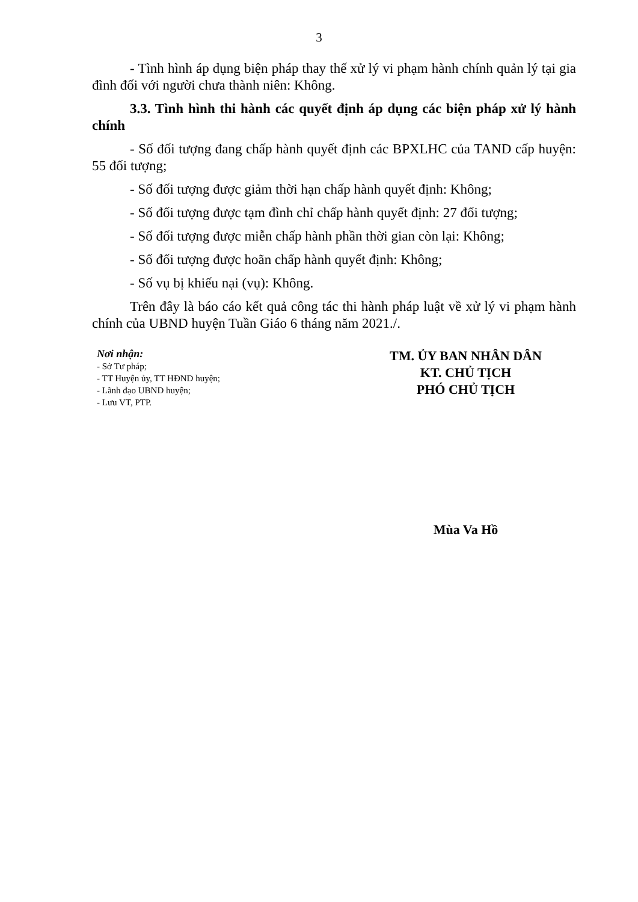3
- Tình hình áp dụng biện pháp thay thế xử lý vi phạm hành chính quản lý tại gia đình đối với người chưa thành niên: Không.
3.3. Tình hình thi hành các quyết định áp dụng các biện pháp xử lý hành chính
- Số đối tượng đang chấp hành quyết định các BPXLHC của TAND cấp huyện: 55 đối tượng;
- Số đối tượng được giảm thời hạn chấp hành quyết định: Không;
- Số đối tượng được tạm đình chỉ chấp hành quyết định: 27 đối tượng;
- Số đối tượng được miễn chấp hành phần thời gian còn lại: Không;
- Số đối tượng được hoãn chấp hành quyết định: Không;
- Số vụ bị khiếu nại (vụ): Không.
Trên đây là báo cáo kết quả công tác thi hành pháp luật về xử lý vi phạm hành chính của UBND huyện Tuần Giáo 6 tháng năm 2021./.
Nơi nhận:
- Sở Tư pháp;
- TT Huyện ủy, TT HĐND huyện;
- Lãnh đạo UBND huyện;
- Lưu VT, PTP.
TM. ỦY BAN NHÂN DÂN
KT. CHỦ TỊCH
PHÓ CHỦ TỊCH
Mùa Va Hồ